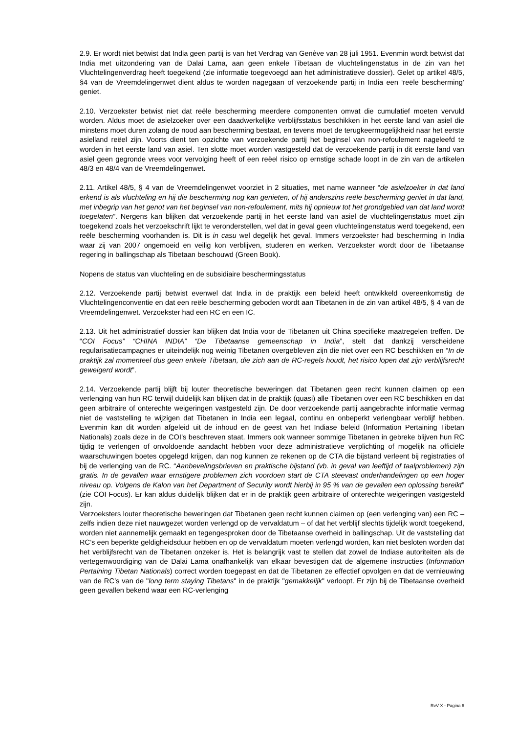2.9. Er wordt niet betwist dat India geen partij is van het Verdrag van Genève van 28 juli 1951. Evenmin wordt betwist dat India met uitzondering van de Dalai Lama, aan geen enkele Tibetaan de vluchtelingenstatus in de zin van het Vluchtelingenverdrag heeft toegekend (zie informatie toegevoegd aan het administratieve dossier). Gelet op artikel 48/5, §4 van de Vreemdelingenwet dient aldus te worden nagegaan of verzoekende partij in India een ‘reële bescherming’ geniet.
2.10. Verzoekster betwist niet dat reële bescherming meerdere componenten omvat die cumulatief moeten vervuld worden. Aldus moet de asielzoeker over een daadwerkelijke verblijfsstatus beschikken in het eerste land van asiel die minstens moet duren zolang de nood aan bescherming bestaat, en tevens moet de terugkeermogelijkheid naar het eerste asielland reëel zijn. Voorts dient ten opzichte van verzoekende partij het beginsel van non-refoulement nageleefd te worden in het eerste land van asiel. Ten slotte moet worden vastgesteld dat de verzoekende partij in dit eerste land van asiel geen gegronde vrees voor vervolging heeft of een reëel risico op ernstige schade loopt in de zin van de artikelen 48/3 en 48/4 van de Vreemdelingenwet.
2.11. Artikel 48/5, § 4 van de Vreemdelingenwet voorziet in 2 situaties, met name wanneer “de asielzoeker in dat land erkend is als vluchteling en hij die bescherming nog kan genieten, of hij anderszins reële bescherming geniet in dat land, met inbegrip van het genot van het beginsel van non-refoulement, mits hij opnieuw tot het grondgebied van dat land wordt toegelaten”. Nergens kan blijken dat verzoekende partij in het eerste land van asiel de vluchtelingenstatus moet zijn toegekend zoals het verzoekschrift lijkt te veronderstellen, wel dat in geval geen vluchtelingenstatus werd toegekend, een reële bescherming voorhanden is. Dit is in casu wel degelijk het geval. Immers verzoekster had bescherming in India waar zij van 2007 ongemoeid en veilig kon verblijven, studeren en werken. Verzoekster wordt door de Tibetaanse regering in ballingschap als Tibetaan beschouwd (Green Book).
Nopens de status van vluchteling en de subsidiaire beschermingsstatus
2.12. Verzoekende partij betwist evenwel dat India in de praktijk een beleid heeft ontwikkeld overeenkomstig de Vluchtelingenconventie en dat een reële bescherming geboden wordt aan Tibetanen in de zin van artikel 48/5, § 4 van de Vreemdelingenwet. Verzoekster had een RC en een IC.
2.13. Uit het administratief dossier kan blijken dat India voor de Tibetanen uit China specifieke maatregelen treffen. De “COI Focus” “CHINA INDIA” “De Tibetaanse gemeenschap in India”, stelt dat dankzij verscheidene regularisatiecampagnes er uiteindelijk nog weinig Tibetanen overgebleven zijn die niet over een RC beschikken en “In de praktijk zal momenteel dus geen enkele Tibetaan, die zich aan de RC-regels houdt, het risico lopen dat zijn verblijfsrecht geweigerd wordt”.
2.14. Verzoekende partij blijft bij louter theoretische beweringen dat Tibetanen geen recht kunnen claimen op een verlenging van hun RC terwijl duidelijk kan blijken dat in de praktijk (quasi) alle Tibetanen over een RC beschikken en dat geen arbitraire of onterechte weigeringen vastgesteld zijn. De door verzoekende partij aangebrachte informatie vermag niet de vaststelling te wijzigen dat Tibetanen in India een legaal, continu en onbeperkt verlengbaar verblijf hebben. Evenmin kan dit worden afgeleid uit de inhoud en de geest van het Indiase beleid (Information Pertaining Tibetan Nationals) zoals deze in de COI’s beschreven staat. Immers ook wanneer sommige Tibetanen in gebreke blijven hun RC tijdig te verlengen of onvoldoende aandacht hebben voor deze administratieve verplichting of mogelijk na officiële waarschuwingen boetes opgelegd krijgen, dan nog kunnen ze rekenen op de CTA die bijstand verleent bij registraties of bij de verlenging van de RC. “Aanbevelingsbrieven en praktische bijstand (vb. in geval van leeftijd of taalproblemen) zijn gratis. In de gevallen waar ernstigere problemen zich voordoen start de CTA steevast onderhandelingen op een hoger niveau op. Volgens de Kalon van het Department of Security wordt hierbij in 95 % van de gevallen een oplossing bereikt” (zie COI Focus). Er kan aldus duidelijk blijken dat er in de praktijk geen arbitraire of onterechte weigeringen vastgesteld zijn.
Verzoeksters louter theoretische beweringen dat Tibetanen geen recht kunnen claimen op (een verlenging van) een RC – zelfs indien deze niet nauwgezet worden verlengd op de vervaldatum – of dat het verblijf slechts tijdelijk wordt toegekend, worden niet aannemelijk gemaakt en tegengesproken door de Tibetaanse overheid in ballingschap. Uit de vaststelling dat RC’s een beperkte geldigheidsduur hebben en op de vervaldatum moeten verlengd worden, kan niet besloten worden dat het verblijfsrecht van de Tibetanen onzeker is. Het is belangrijk vast te stellen dat zowel de Indiase autoriteiten als de vertegenwoordiging van de Dalai Lama onafhankelijk van elkaar bevestigen dat de algemene instructies (Information Pertaining Tibetan Nationals) correct worden toegepast en dat de Tibetanen ze effectief opvolgen en dat de vernieuwing van de RC’s van de "long term staying Tibetans" in de praktijk "gemakkelijk" verloopt. Er zijn bij de Tibetaanse overheid geen gevallen bekend waar een RC-verlenging
RvV X - Pagina 6